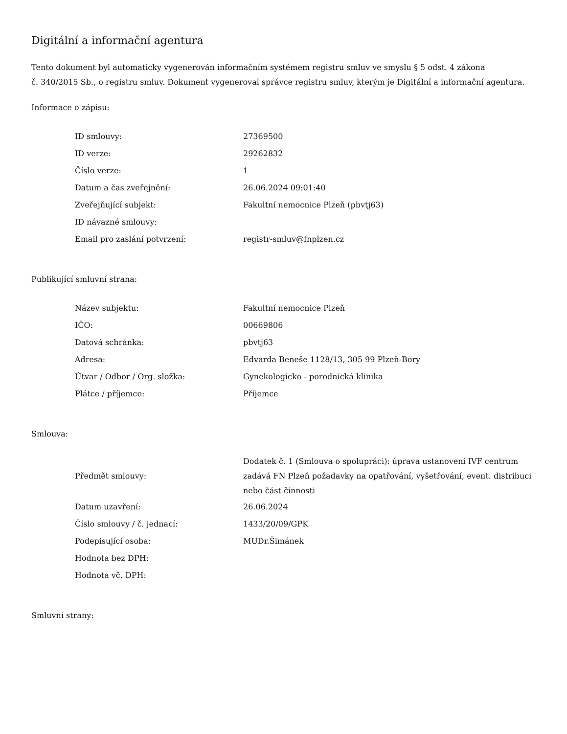Digitální a informační agentura
Tento dokument byl automaticky vygenerován informačním systémem registru smluv ve smyslu § 5 odst. 4 zákona
č. 340/2015 Sb., o registru smluv. Dokument vygeneroval správce registru smluv, kterým je Digitální a informační agentura.
Informace o zápisu:
| ID smlouvy: | 27369500 |
| ID verze: | 29262832 |
| Číslo verze: | 1 |
| Datum a čas zveřejnění: | 26.06.2024 09:01:40 |
| Zveřejňující subjekt: | Fakultní nemocnice Plzeň (pbvtj63) |
| ID návazné smlouvy: | |
| Email pro zaslání potvrzení: | registr-smluv@fnplzen.cz |
Publikující smluvní strana:
| Název subjektu: | Fakultní nemocnice Plzeň |
| IČO: | 00669806 |
| Datová schránka: | pbvtj63 |
| Adresa: | Edvarda Beneše 1128/13, 305 99 Plzeň-Bory |
| Útvar / Odbor / Org. složka: | Gynekologicko - porodnická klinika |
| Plátce / příjemce: | Příjemce |
Smlouva:
| Předmět smlouvy: | Dodatek č. 1 (Smlouva o spolupráci): úprava ustanovení IVF centrum zadává FN Plzeň požadavky na opatřování, vyšetřování, event. distribuci nebo část činnosti |
| Datum uzavření: | 26.06.2024 |
| Číslo smlouvy / č. jednací: | 1433/20/09/GPK |
| Podepisující osoba: | MUDr.Šimánek |
| Hodnota bez DPH: | |
| Hodnota vč. DPH: | |
Smluvní strany: